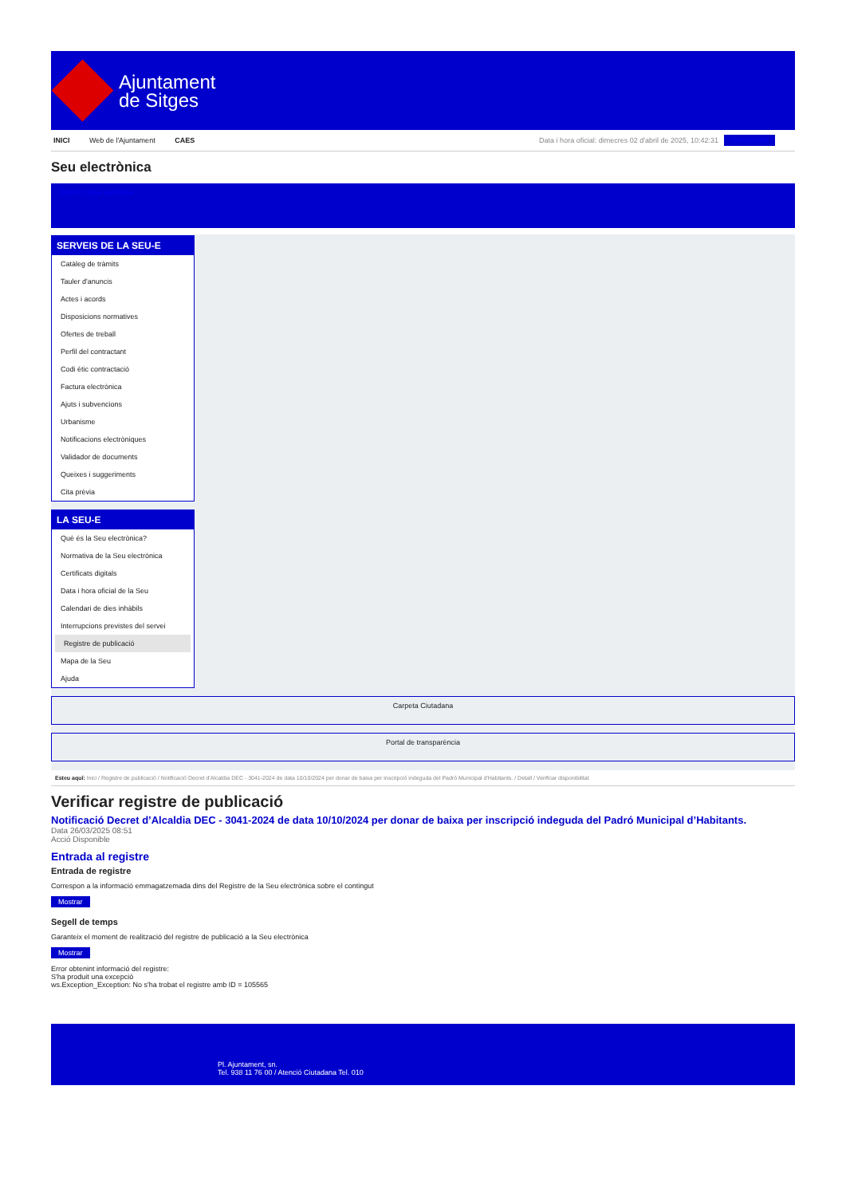Ajuntament
de Sitges
INICI Web de l'Ajuntament CAES Data i hora oficial: dimecres 02 d'abril de 2025, 10:42:31 Sincronitzar
Seu electrònica
Obtenir còpia autèntica
SERVEIS DE LA SEU-E
Catàleg de tràmits
Tauler d'anuncis
Actes i acords
Disposicions normatives
Ofertes de treball
Perfil del contractant
Codi ètic contractació
Factura electrònica
Ajuts i subvencions
Urbanisme
Notificacions electròniques
Validador de documents
Queixes i suggeriments
Cita prèvia
LA SEU-E
Què és la Seu electrònica?
Normativa de la Seu electrònica
Certificats digitals
Data i hora oficial de la Seu
Calendari de dies inhàbils
Interrupcions previstes del servei
Registre de publicació
Mapa de la Seu
Ajuda
Carpeta Ciutadana
Portal de transparència
Esteu aquí: Inici / Registre de publicació / Notificació Decret d'Alcaldia DEC - 3041-2024 de data 10/10/2024 per donar de baixa per inscripció indeguda del Padró Municipal d'Habitants. / Detall / Verificar disponibilitat
Verificar registre de publicació
Notificació Decret d’Alcaldia DEC - 3041-2024 de data 10/10/2024 per donar de baixa per inscripció indeguda del Padró Municipal d’Habitants.
Data 26/03/2025 08:51
Acció Disponible
Entrada al registre
Entrada de registre
Correspon a la informació emmagatzemada dins del Registre de la Seu electrònica sobre el contingut
Mostrar
Segell de temps
Garanteix el moment de realització del registre de publicació a la Seu electrònica
Mostrar
Error obtenint informació del registre:
S'ha produit una excepció
ws.Exception_Exception: No s'ha trobat el registre amb ID = 105565
Pl. Ajuntament, sn.
Tel. 938 11 76 00 / Atenció Ciutadana Tel. 010